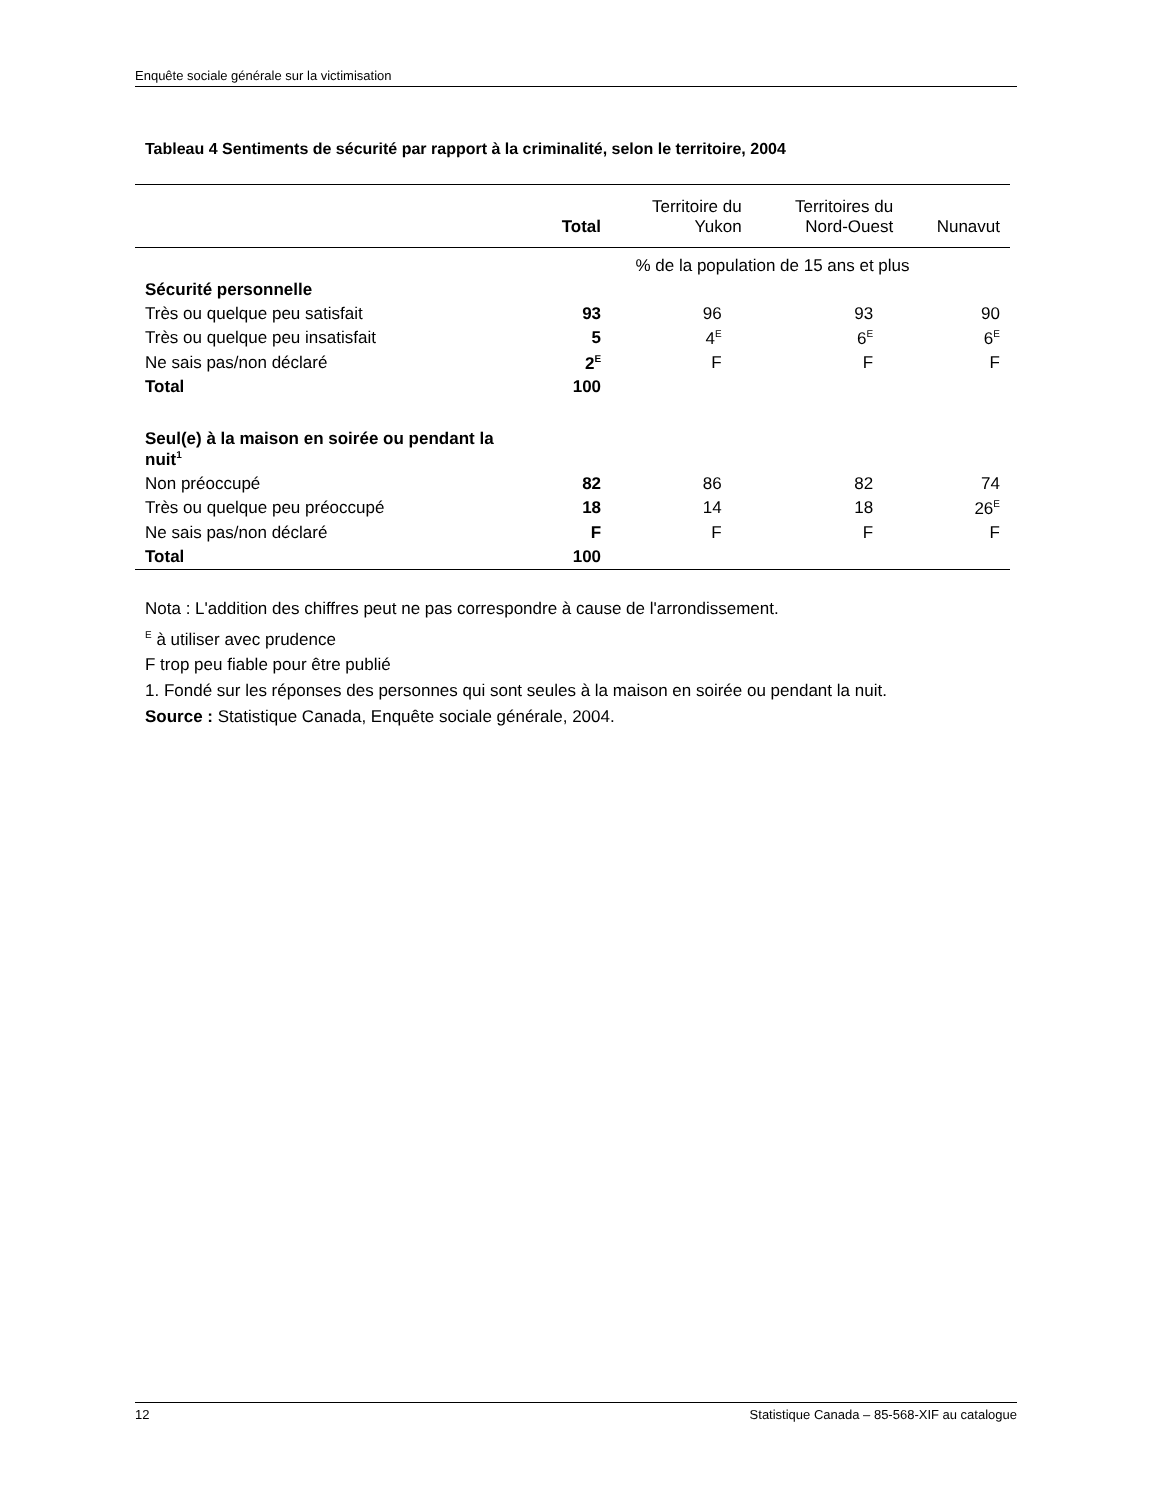Enquête sociale générale sur la victimisation
Tableau 4 Sentiments de sécurité par rapport à la criminalité, selon le territoire, 2004
| | Total | Territoire du Yukon | Territoires du Nord-Ouest | Nunavut |
| --- | --- | --- | --- | --- |
| | % de la population de 15 ans et plus | | | |
| Sécurité personnelle | | | | |
| Très ou quelque peu satisfait | 93 | 96 | 93 | 90 |
| Très ou quelque peu insatisfait | 5 | 4<sup>E</sup> | 6<sup>E</sup> | 6<sup>E</sup> |
| Ne sais pas/non déclaré | 2<sup>E</sup> | F | F | F |
| Total | 100 | | | |
| Seul(e) à la maison en soirée ou pendant la nuit<sup>1</sup> | | | | |
| Non préoccupé | 82 | 86 | 82 | 74 |
| Très ou quelque peu préoccupé | 18 | 14 | 18 | 26<sup>E</sup> |
| Ne sais pas/non déclaré | F | F | F | F |
| Total | 100 | | | |
Nota : L'addition des chiffres peut ne pas correspondre à cause de l'arrondissement.
<sup>E</sup> à utiliser avec prudence
F trop peu fiable pour être publié
1. Fondé sur les réponses des personnes qui sont seules à la maison en soirée ou pendant la nuit.
Source : Statistique Canada, Enquête sociale générale, 2004.
12 Statistique Canada – 85-568-XIF au catalogue